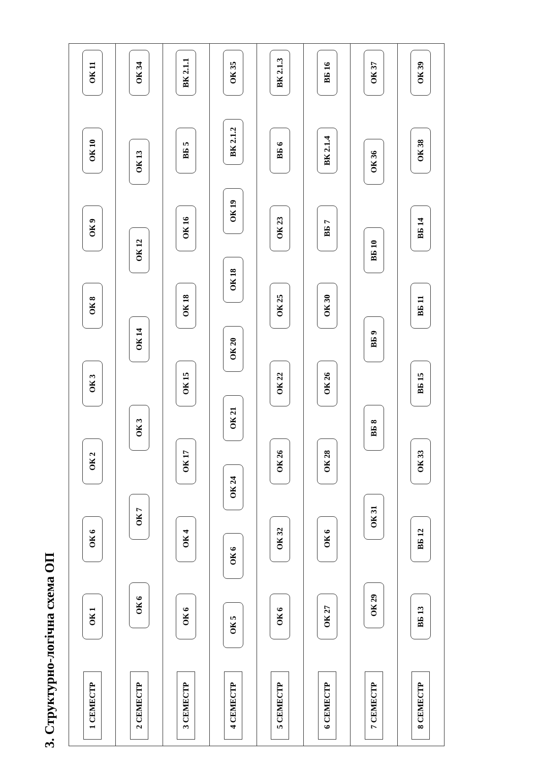3. Структурно-логічна схема ОП
1 СЕМЕСТР
ОК 1
ОК 6
ОК 2
ОК 3
ОК 8
ОК 9
ОК 10
ОК 11
2 СЕМЕСТР
ОК 6
ОК 7
ОК 3
ОК 14
ОК 12
ОК 13
ОК 34
3 СЕМЕСТР
ОК 6
ОК 4
ОК 17
ОК 15
ОК 18
ОК 16
ВБ 5
ВК 2.1.1
4 СЕМЕСТР
ОК 5
ОК 6
ОК 24
ОК 21
ОК 20
ОК 18
ОК 19
ВК 2.1.2
ОК 35
5 СЕМЕСТР
ОК 6
ОК 32
ОК 26
ОК 22
ОК 25
ОК 23
ВБ 6
ВК 2.1.3
6 СЕМЕСТР
ОК 27
ОК 6
ОК 28
ОК 26
ОК 30
ВБ 7
ВК 2.1.4
ВБ 16
7 СЕМЕСТР
ОК 29
ОК 31
ВБ 8
ВБ 9
ВБ 10
ОК 36
ОК 37
8 СЕМЕСТР
ВБ 13
ВБ 12
ОК 33
ВБ 15
ВБ 11
ВБ 14
ОК 38
ОК 39